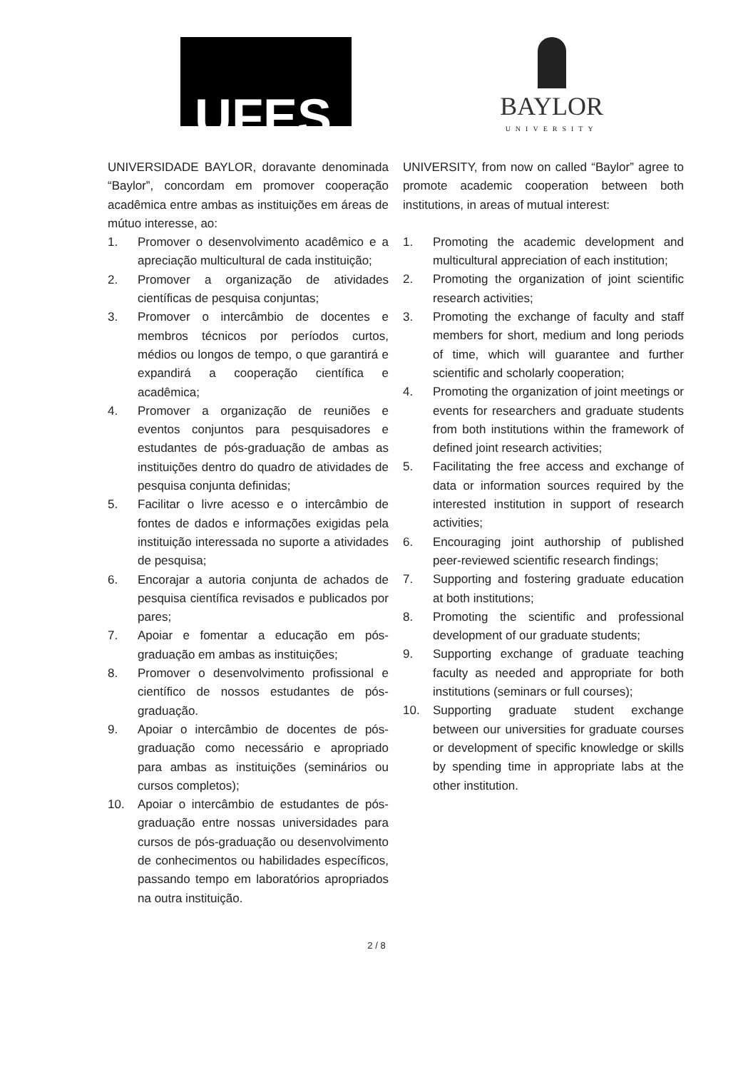UFES
BAYLOR
UNIVERSITY
UNIVERSIDADE BAYLOR, doravante denominada “Baylor”, concordam em promover cooperação acadêmica entre ambas as instituições em áreas de mútuo interesse, ao:
1. Promover o desenvolvimento acadêmico e a apreciação multicultural de cada instituição;
2. Promover a organização de atividades científicas de pesquisa conjuntas;
3. Promover o intercâmbio de docentes e membros técnicos por períodos curtos, médios ou longos de tempo, o que garantirá e expandirá a cooperação científica e acadêmica;
4. Promover a organização de reuniões e eventos conjuntos para pesquisadores e estudantes de pós-graduação de ambas as instituições dentro do quadro de atividades de pesquisa conjunta definidas;
5. Facilitar o livre acesso e o intercâmbio de fontes de dados e informações exigidas pela instituição interessada no suporte a atividades de pesquisa;
6. Encorajar a autoria conjunta de achados de pesquisa científica revisados e publicados por pares;
7. Apoiar e fomentar a educação em pós-graduação em ambas as instituições;
8. Promover o desenvolvimento profissional e científico de nossos estudantes de pós-graduação.
9. Apoiar o intercâmbio de docentes de pós-graduação como necessário e apropriado para ambas as instituições (seminários ou cursos completos);
10. Apoiar o intercâmbio de estudantes de pós-graduação entre nossas universidades para cursos de pós-graduação ou desenvolvimento de conhecimentos ou habilidades específicos, passando tempo em laboratórios apropriados na outra instituição.
UNIVERSITY, from now on called “Baylor” agree to promote academic cooperation between both institutions, in areas of mutual interest:
1. Promoting the academic development and multicultural appreciation of each institution;
2. Promoting the organization of joint scientific research activities;
3. Promoting the exchange of faculty and staff members for short, medium and long periods of time, which will guarantee and further scientific and scholarly cooperation;
4. Promoting the organization of joint meetings or events for researchers and graduate students from both institutions within the framework of defined joint research activities;
5. Facilitating the free access and exchange of data or information sources required by the interested institution in support of research activities;
6. Encouraging joint authorship of published peer-reviewed scientific research findings;
7. Supporting and fostering graduate education at both institutions;
8. Promoting the scientific and professional development of our graduate students;
9. Supporting exchange of graduate teaching faculty as needed and appropriate for both institutions (seminars or full courses);
10. Supporting graduate student exchange between our universities for graduate courses or development of specific knowledge or skills by spending time in appropriate labs at the other institution.
2 / 8